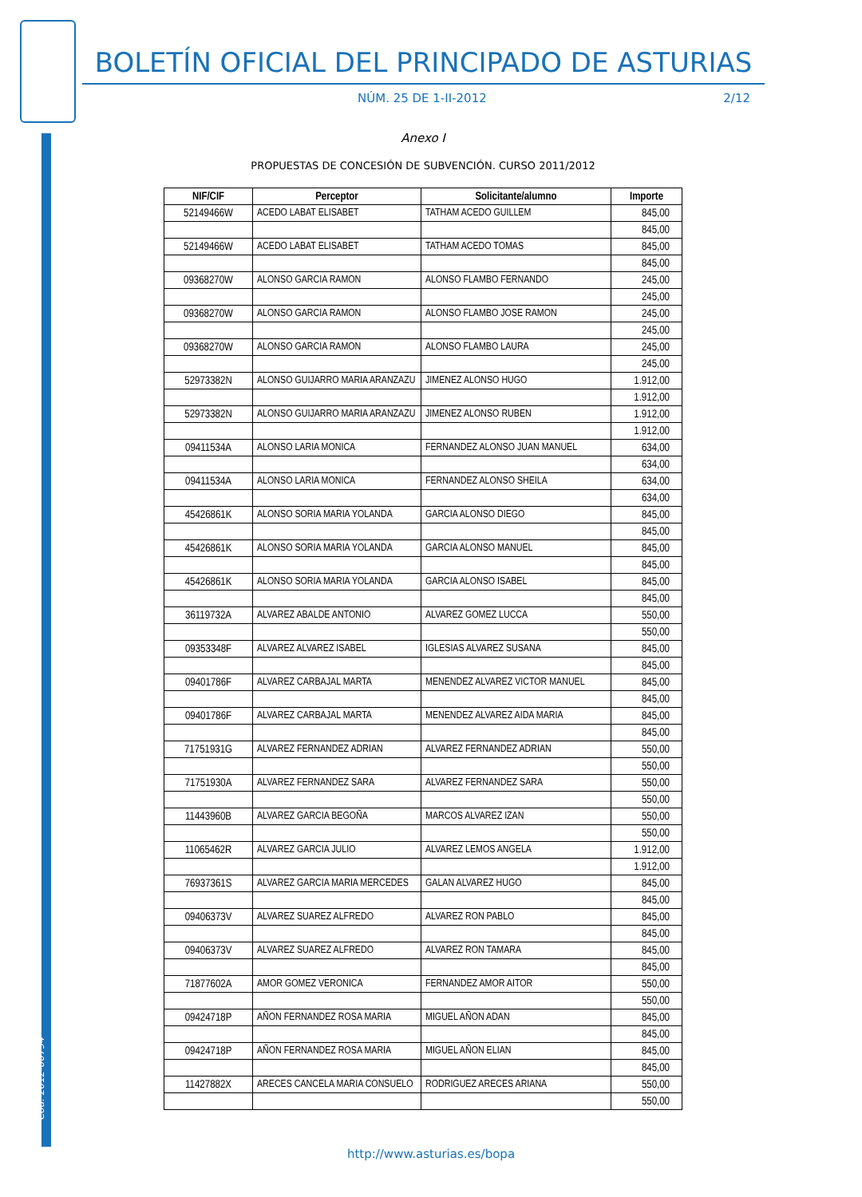Cód. 2012-00794
BOLETÍN OFICIAL DEL PRINCIPADO DE ASTURIAS
NÚM. 25 DE 1-II-2012 2/12
Anexo I
PROPUESTAS DE CONCESIÓN DE SUBVENCIÓN. CURSO 2011/2012
| NIF/CIF | Perceptor | Solicitante/alumno | Importe |
| --- | --- | --- | --- |
| 52149466W | ACEDO LABAT ELISABET | TATHAM ACEDO GUILLEM | 845,00 |
| | | | 845,00 |
| 52149466W | ACEDO LABAT ELISABET | TATHAM ACEDO TOMAS | 845,00 |
| | | | 845,00 |
| 09368270W | ALONSO GARCIA RAMON | ALONSO FLAMBO FERNANDO | 245,00 |
| | | | 245,00 |
| 09368270W | ALONSO GARCIA RAMON | ALONSO FLAMBO JOSE RAMON | 245,00 |
| | | | 245,00 |
| 09368270W | ALONSO GARCIA RAMON | ALONSO FLAMBO LAURA | 245,00 |
| | | | 245,00 |
| 52973382N | ALONSO GUIJARRO MARIA ARANZAZU | JIMENEZ ALONSO HUGO | 1.912,00 |
| | | | 1.912,00 |
| 52973382N | ALONSO GUIJARRO MARIA ARANZAZU | JIMENEZ ALONSO RUBEN | 1.912,00 |
| | | | 1.912,00 |
| 09411534A | ALONSO LARIA MONICA | FERNANDEZ ALONSO JUAN MANUEL | 634,00 |
| | | | 634,00 |
| 09411534A | ALONSO LARIA MONICA | FERNANDEZ ALONSO SHEILA | 634,00 |
| | | | 634,00 |
| 45426861K | ALONSO SORIA MARIA YOLANDA | GARCIA ALONSO DIEGO | 845,00 |
| | | | 845,00 |
| 45426861K | ALONSO SORIA MARIA YOLANDA | GARCIA ALONSO MANUEL | 845,00 |
| | | | 845,00 |
| 45426861K | ALONSO SORIA MARIA YOLANDA | GARCIA ALONSO ISABEL | 845,00 |
| | | | 845,00 |
| 36119732A | ALVAREZ ABALDE ANTONIO | ALVAREZ GOMEZ LUCCA | 550,00 |
| | | | 550,00 |
| 09353348F | ALVAREZ ALVAREZ ISABEL | IGLESIAS ALVAREZ SUSANA | 845,00 |
| | | | 845,00 |
| 09401786F | ALVAREZ CARBAJAL MARTA | MENENDEZ ALVAREZ VICTOR MANUEL | 845,00 |
| | | | 845,00 |
| 09401786F | ALVAREZ CARBAJAL MARTA | MENENDEZ ALVAREZ AIDA MARIA | 845,00 |
| | | | 845,00 |
| 71751931G | ALVAREZ FERNANDEZ ADRIAN | ALVAREZ FERNANDEZ ADRIAN | 550,00 |
| | | | 550,00 |
| 71751930A | ALVAREZ FERNANDEZ SARA | ALVAREZ FERNANDEZ SARA | 550,00 |
| | | | 550,00 |
| 11443960B | ALVAREZ GARCIA BEGOÑA | MARCOS ALVAREZ IZAN | 550,00 |
| | | | 550,00 |
| 11065462R | ALVAREZ GARCIA JULIO | ALVAREZ LEMOS ANGELA | 1.912,00 |
| | | | 1.912,00 |
| 76937361S | ALVAREZ GARCIA MARIA MERCEDES | GALAN ALVAREZ HUGO | 845,00 |
| | | | 845,00 |
| 09406373V | ALVAREZ SUAREZ ALFREDO | ALVAREZ RON PABLO | 845,00 |
| | | | 845,00 |
| 09406373V | ALVAREZ SUAREZ ALFREDO | ALVAREZ RON TAMARA | 845,00 |
| | | | 845,00 |
| 71877602A | AMOR GOMEZ VERONICA | FERNANDEZ AMOR AITOR | 550,00 |
| | | | 550,00 |
| 09424718P | AÑON FERNANDEZ ROSA MARIA | MIGUEL AÑON ADAN | 845,00 |
| | | | 845,00 |
| 09424718P | AÑON FERNANDEZ ROSA MARIA | MIGUEL AÑON ELIAN | 845,00 |
| | | | 845,00 |
| 11427882X | ARECES CANCELA MARIA CONSUELO | RODRIGUEZ ARECES ARIANA | 550,00 |
| | | | 550,00 |
http://www.asturias.es/bopa